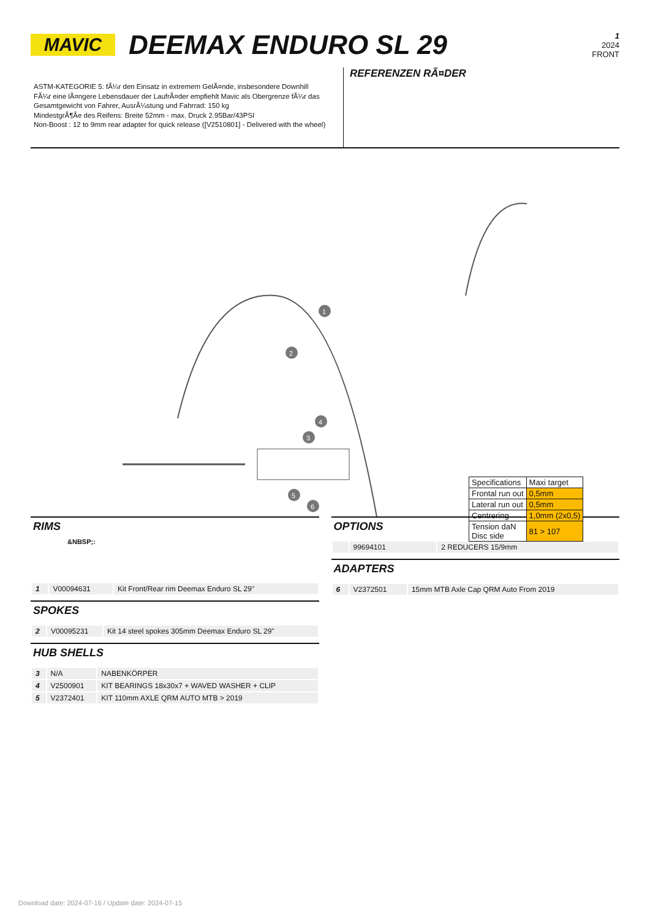MAVIC
DEEMAX ENDURO SL 29
1
2024
FRONT
ASTM-KATEGORIE 5: fÃ¼r den Einsatz in extremem GelÃ¤nde, insbesondere Downhill
FÃ¼r eine lÃ¤ngere Lebensdauer der LaufrÃ¤der empfiehlt Mavic als Obergrenze fÃ¼r das Gesamtgewicht von Fahrer, AusrÃ¼stung und Fahrrad: 150 kg
MindestgrÃ¶Ãe des Reifens: Breite 52mm - max. Druck 2.95Bar/43PSI
Non-Boost : 12 to 9mm rear adapter for quick release ([V2510801] - Delivered with the wheel)
REFERENZEN RÃ¤DER
1
2
3
4
5
6
| Specifications | Maxi target |
| Frontal run out | 0,5mm |
| Lateral run out | 0,5mm |
| Centrering | 1,0mm (2x0,5) |
| Tension daN Disc side | 81 > 107 |
RIMS
&NBSP;:
| 1 | V00094631 | Kit Front/Rear rim Deemax Enduro SL 29'' |
SPOKES
| 2 | V00095231 | Kit 14 steel spokes 305mm Deemax Enduro SL 29'' |
HUB SHELLS
| 3 | N/A | NABENKÖRPER |
| 4 | V2500901 | KIT BEARINGS 18x30x7 + WAVED WASHER + CLIP |
| 5 | V2372401 | KIT 110mm AXLE QRM AUTO MTB > 2019 |
OPTIONS
| | 99694101 | 2 REDUCERS 15/9mm |
ADAPTERS
| 6 | V2372501 | 15mm MTB Axle Cap QRM Auto From 2019 |
Download date: 2024-07-16 / Update date: 2024-07-15